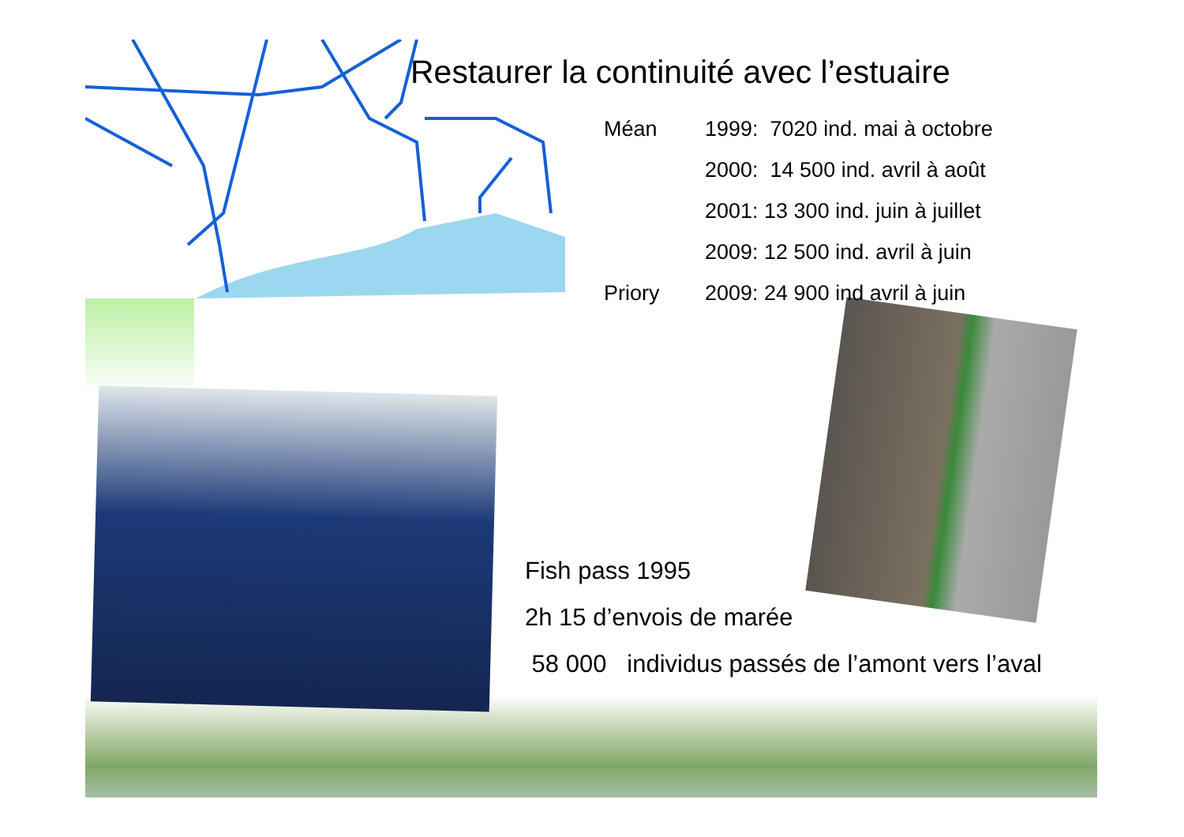Restaurer la continuité avec l’estuaire
| Méan | 1999: 7020 ind. mai à octobre |
| | 2000: 14 500 ind. avril à août |
| | 2001: 13 300 ind. juin à juillet |
| | 2009: 12 500 ind. avril à juin |
| Priory | 2009: 24 900 ind avril à juin |
Fish pass 1995
2h 15 d’envois de marée
58 000 individus passés de l’amont vers l’aval